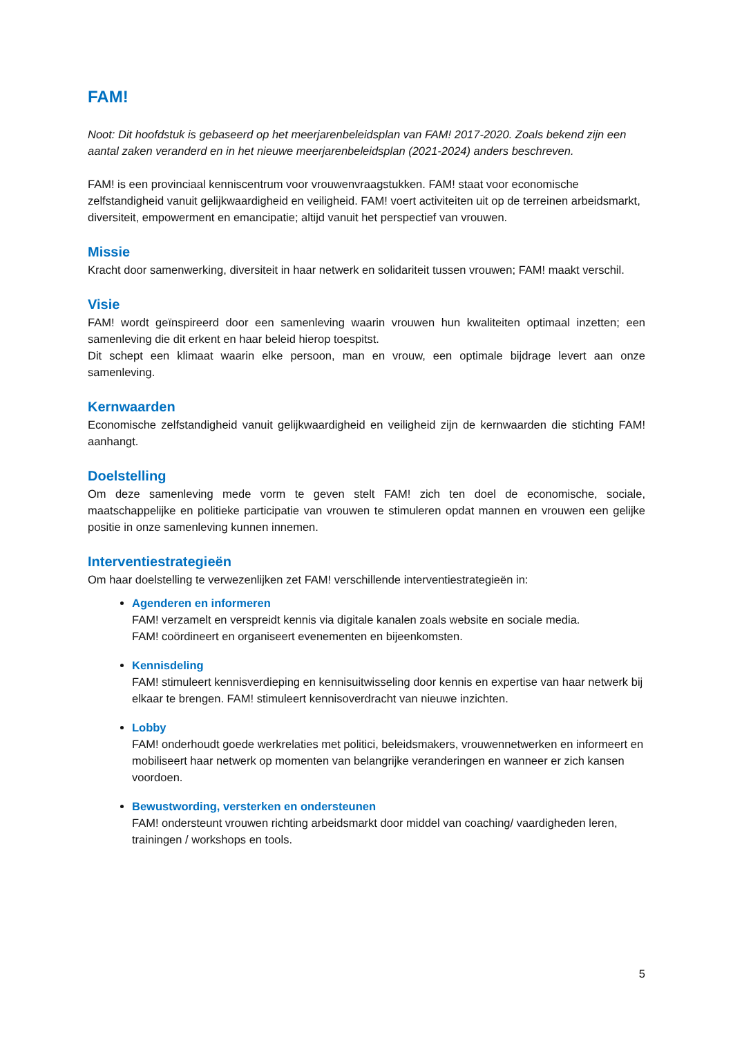FAM!
Noot: Dit hoofdstuk is gebaseerd op het meerjarenbeleidsplan van FAM! 2017-2020. Zoals bekend zijn een aantal zaken veranderd en in het nieuwe meerjarenbeleidsplan (2021-2024) anders beschreven.
FAM! is een provinciaal kenniscentrum voor vrouwenvraagstukken. FAM! staat voor economische zelfstandigheid vanuit gelijkwaardigheid en veiligheid. FAM! voert activiteiten uit op de terreinen arbeidsmarkt, diversiteit, empowerment en emancipatie; altijd vanuit het perspectief van vrouwen.
Missie
Kracht door samenwerking, diversiteit in haar netwerk en solidariteit tussen vrouwen; FAM! maakt verschil.
Visie
FAM! wordt geïnspireerd door een samenleving waarin vrouwen hun kwaliteiten optimaal inzetten; een samenleving die dit erkent en haar beleid hierop toespitst.
Dit schept een klimaat waarin elke persoon, man en vrouw, een optimale bijdrage levert aan onze samenleving.
Kernwaarden
Economische zelfstandigheid vanuit gelijkwaardigheid en veiligheid zijn de kernwaarden die stichting FAM! aanhangt.
Doelstelling
Om deze samenleving mede vorm te geven stelt FAM! zich ten doel de economische, sociale, maatschappelijke en politieke participatie van vrouwen te stimuleren opdat mannen en vrouwen een gelijke positie in onze samenleving kunnen innemen.
Interventiestrategieën
Om haar doelstelling te verwezenlijken zet FAM! verschillende interventiestrategieën in:
Agenderen en informeren
FAM! verzamelt en verspreidt kennis via digitale kanalen zoals website en sociale media.
FAM! coördineert en organiseert evenementen en bijeenkomsten.
Kennisdeling
FAM! stimuleert kennisverdieping en kennisuitwisseling door kennis en expertise van haar netwerk bij elkaar te brengen. FAM! stimuleert kennisoverdracht van nieuwe inzichten.
Lobby
FAM! onderhoudt goede werkrelaties met politici, beleidsmakers, vrouwennetwerken en informeert en mobiliseert haar netwerk op momenten van belangrijke veranderingen en wanneer er zich kansen voordoen.
Bewustwording, versterken en ondersteunen
FAM! ondersteunt vrouwen richting arbeidsmarkt door middel van coaching/ vaardigheden leren, trainingen / workshops en tools.
5